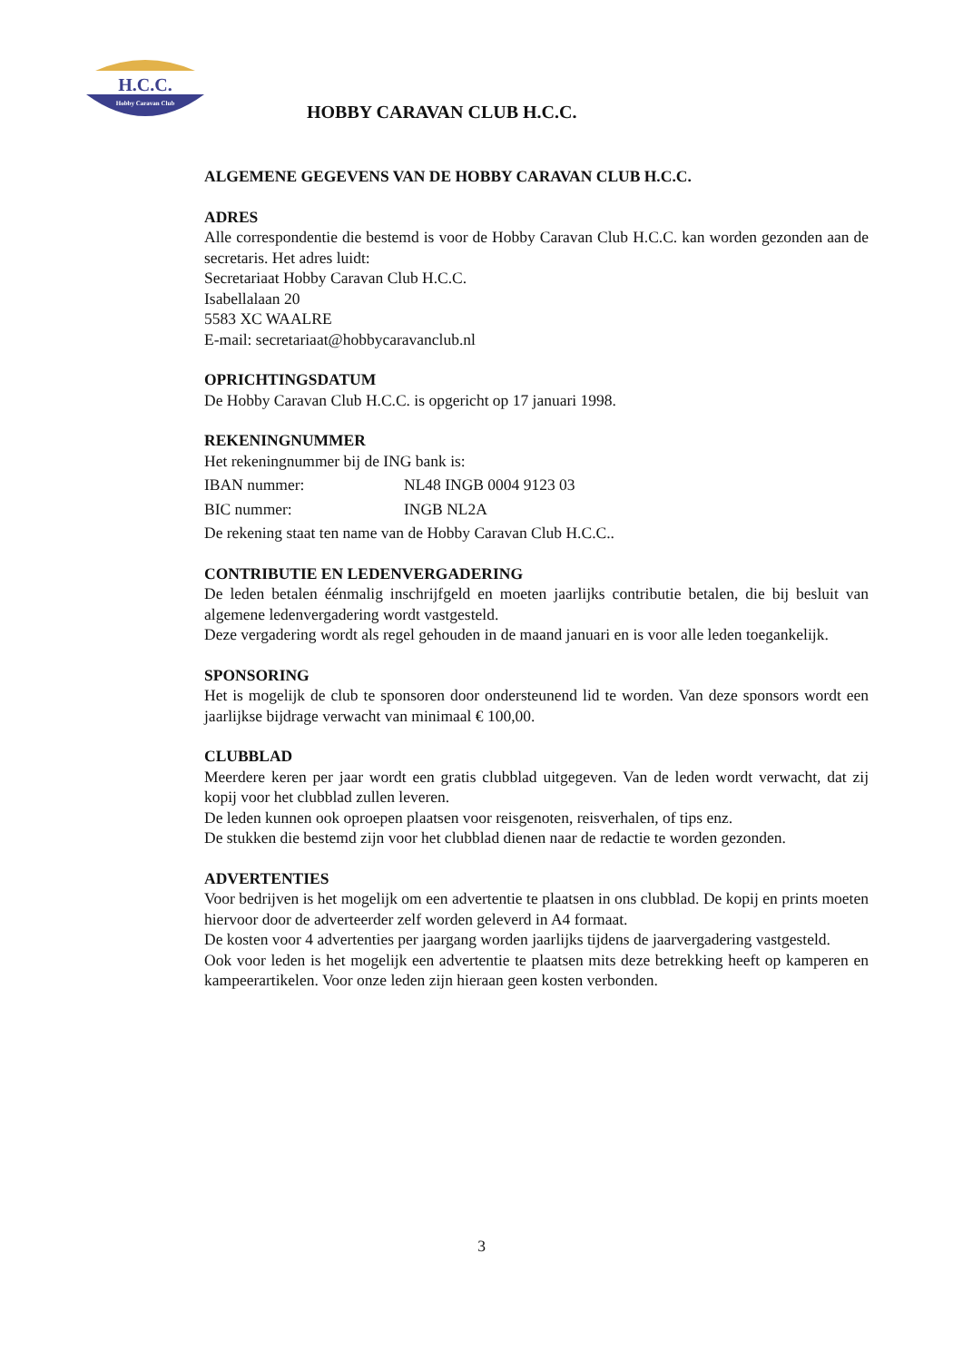H.C.C.
Hobby Caravan Club
HOBBY CARAVAN CLUB H.C.C.
ALGEMENE GEGEVENS VAN DE HOBBY CARAVAN CLUB H.C.C.
ADRES
Alle correspondentie die bestemd is voor de Hobby Caravan Club H.C.C. kan worden gezonden aan de secretaris. Het adres luidt:
Secretariaat Hobby Caravan Club H.C.C.
Isabellalaan 20
5583 XC WAALRE
E-mail: secretariaat@hobbycaravanclub.nl
OPRICHTINGSDATUM
De Hobby Caravan Club H.C.C. is opgericht op 17 januari 1998.
REKENINGNUMMER
Het rekeningnummer bij de ING bank is:
IBAN nummer: NL48 INGB 0004 9123 03
BIC nummer: INGB NL2A
De rekening staat ten name van de Hobby Caravan Club H.C.C..
CONTRIBUTIE EN LEDENVERGADERING
De leden betalen éénmalig inschrijfgeld en moeten jaarlijks contributie betalen, die bij besluit van algemene ledenvergadering wordt vastgesteld.
Deze vergadering wordt als regel gehouden in de maand januari en is voor alle leden toegankelijk.
SPONSORING
Het is mogelijk de club te sponsoren door ondersteunend lid te worden. Van deze sponsors wordt een jaarlijkse bijdrage verwacht van minimaal € 100,00.
CLUBBLAD
Meerdere keren per jaar wordt een gratis clubblad uitgegeven. Van de leden wordt verwacht, dat zij kopij voor het clubblad zullen leveren.
De leden kunnen ook oproepen plaatsen voor reisgenoten, reisverhalen, of tips enz.
De stukken die bestemd zijn voor het clubblad dienen naar de redactie te worden gezonden.
ADVERTENTIES
Voor bedrijven is het mogelijk om een advertentie te plaatsen in ons clubblad. De kopij en prints moeten hiervoor door de adverteerder zelf worden geleverd in A4 formaat.
De kosten voor 4 advertenties per jaargang worden jaarlijks tijdens de jaarvergadering vastgesteld.
Ook voor leden is het mogelijk een advertentie te plaatsen mits deze betrekking heeft op kamperen en kampeerartikelen. Voor onze leden zijn hieraan geen kosten verbonden.
3